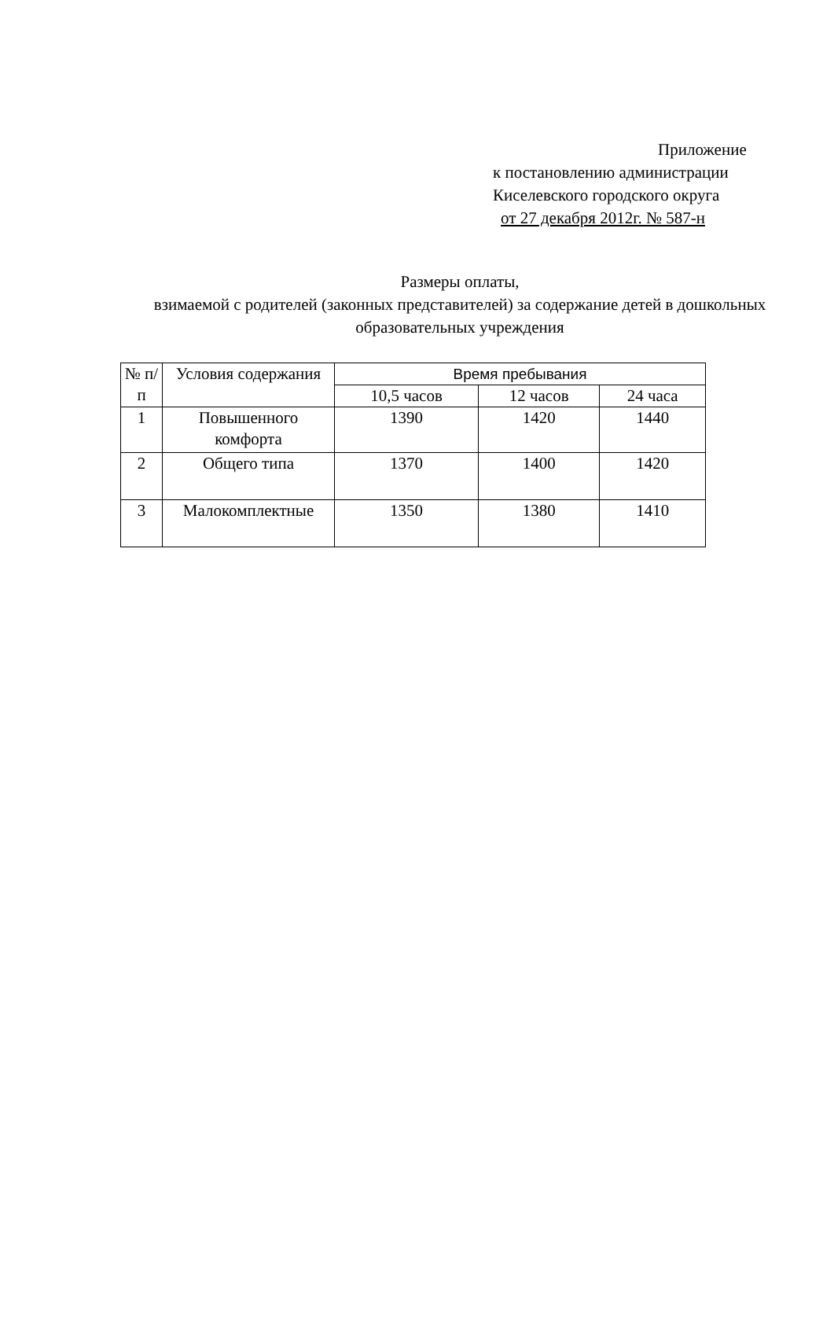Приложение
к постановлению администрации
Киселевского городского округа
от 27 декабря 2012г. № 587-н
Размеры оплаты,
взимаемой с родителей (законных представителей) за содержание детей в дошкольных образовательных учреждения
| № п/п | Условия содержания | Время пребывания | | |
| --- | --- | --- | --- | --- |
| | | 10,5 часов | 12 часов | 24 часа |
| 1 | Повышенного комфорта | 1390 | 1420 | 1440 |
| 2 | Общего типа | 1370 | 1400 | 1420 |
| 3 | Малокомплектные | 1350 | 1380 | 1410 |